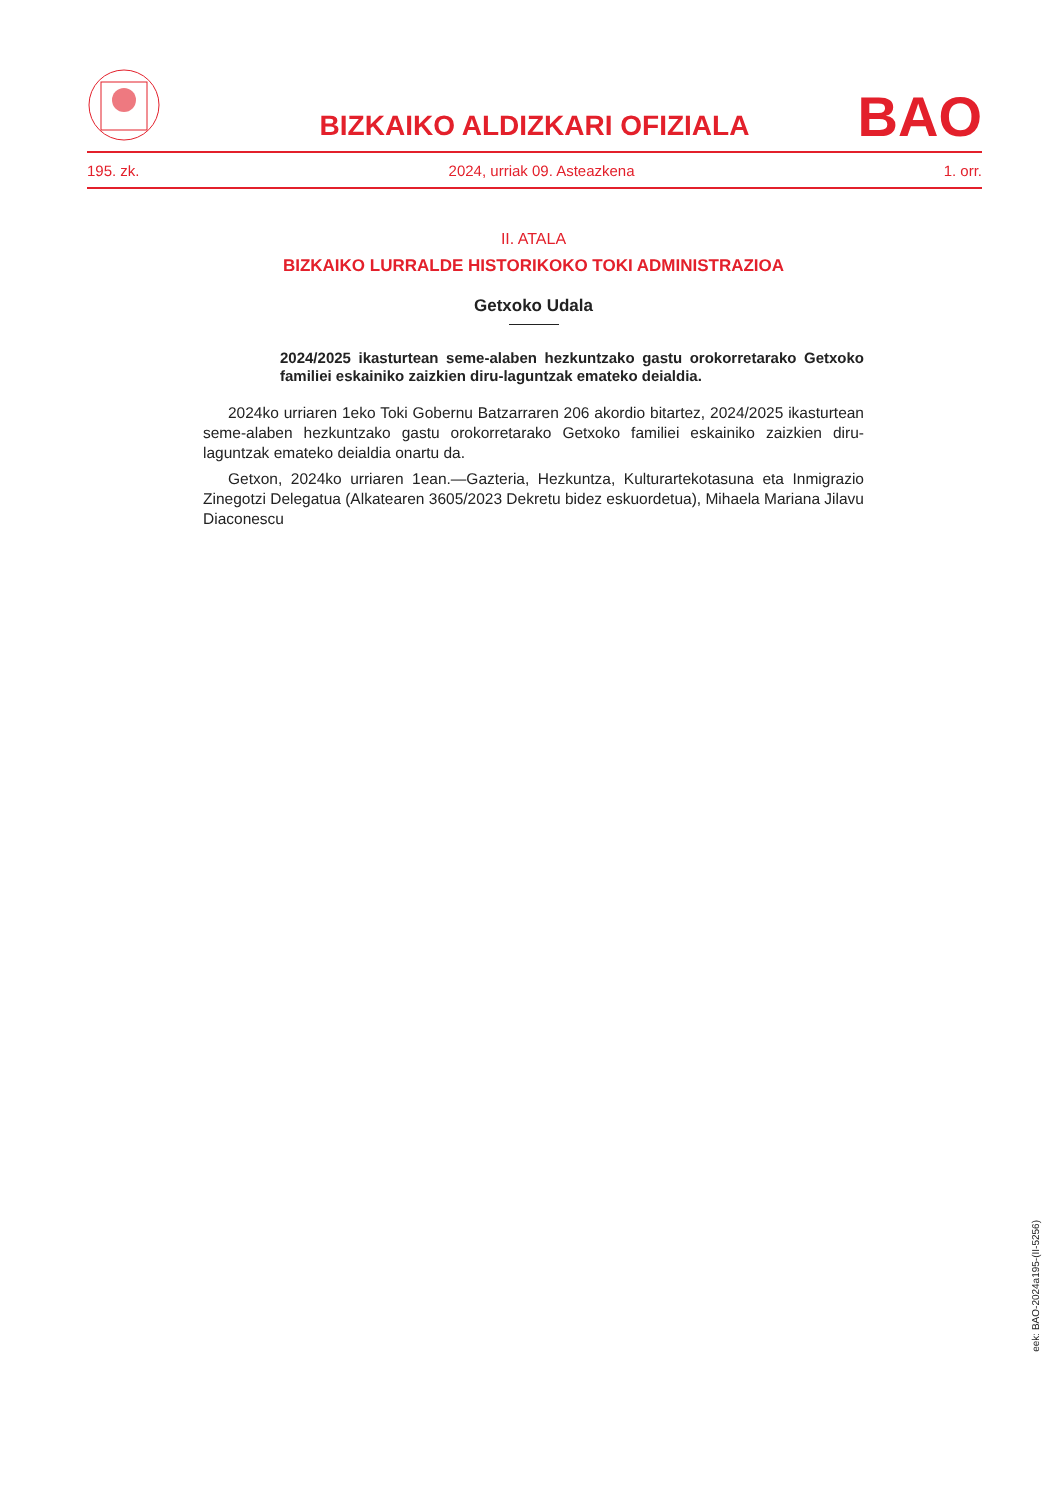BIZKAIKO ALDIZKARI OFIZIALA BAO
195. zk. 2024, urriak 09. Asteazkena 1. orr.
II. ATALA
BIZKAIKO LURRALDE HISTORIKOKO TOKI ADMINISTRAZIOA
Getxoko Udala
2024/2025 ikasturtean seme-alaben hezkuntzako gastu orokorretarako Getxoko familiei eskainiko zaizkien diru-laguntzak emateko deialdia.
2024ko urriaren 1eko Toki Gobernu Batzarraren 206 akordio bitartez, 2024/2025 ikasturtean seme-alaben hezkuntzako gastu orokorretarako Getxoko familiei eskainiko zaizkien diru-laguntzak emateko deialdia onartu da.
Getxon, 2024ko urriaren 1ean.—Gazteria, Hezkuntza, Kulturartekotasuna eta Inmigrazio Zinegotzi Delegatua (Alkatearen 3605/2023 Dekretu bidez eskuordetua), Mihaela Mariana Jilavu Diaconescu
eek: BAO-2024a195-(II-5256)